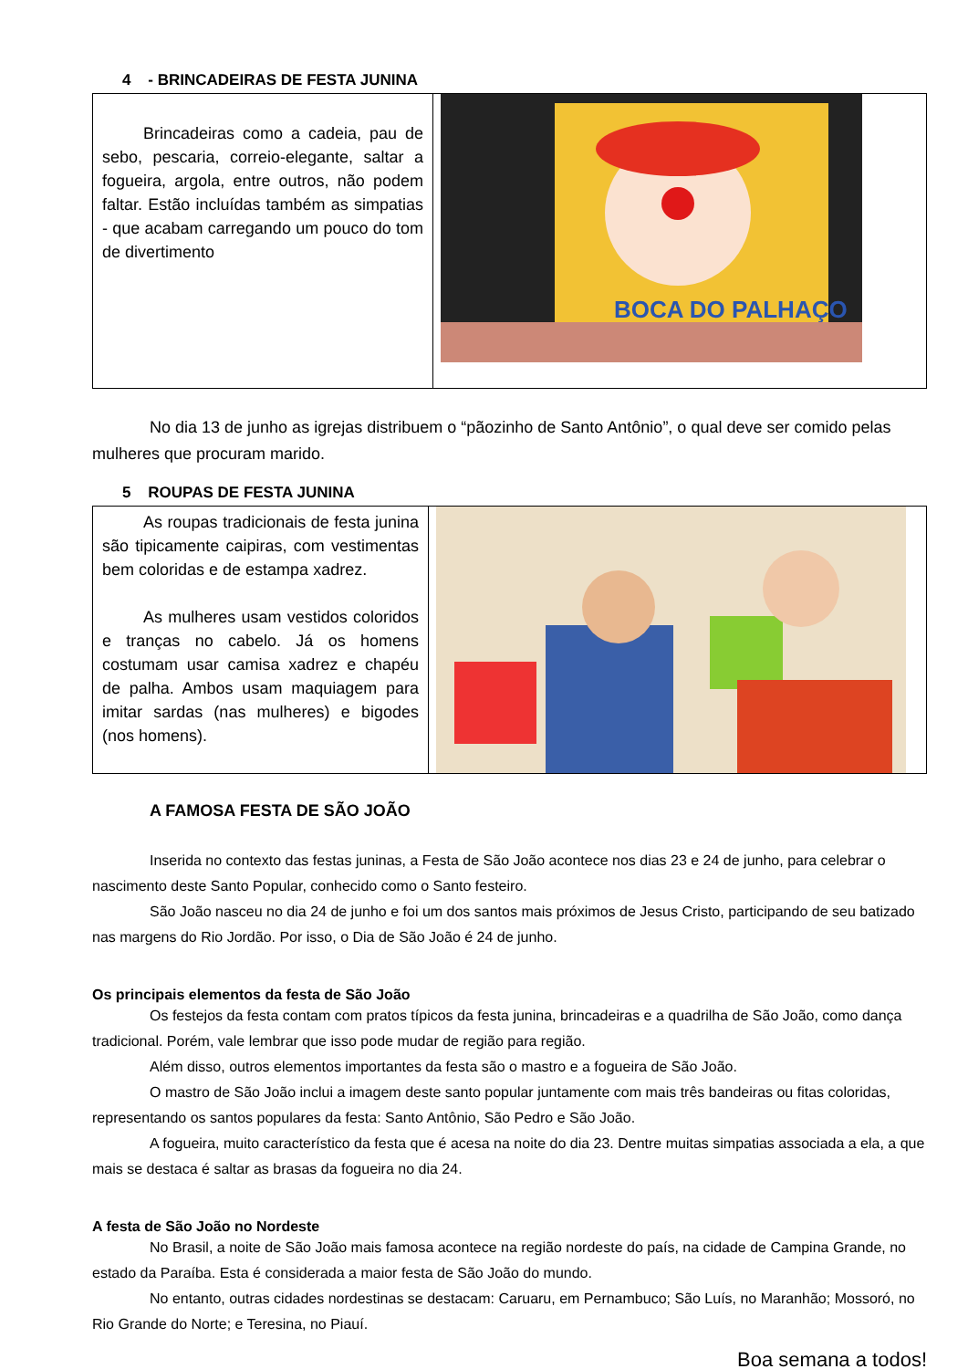4 - BRINCADEIRAS DE FESTA JUNINA
| Brincadeiras como a cadeia, pau de sebo, pescaria, correio-elegante, saltar a fogueira, argola, entre outros, não podem faltar. Estão incluídas também as simpatias - que acabam carregando um pouco do tom de divertimento | BOCA DO PALHAÇO |
No dia 13 de junho as igrejas distribuem o “pãozinho de Santo Antônio”, o qual deve ser comido pelas mulheres que procuram marido.
5 ROUPAS DE FESTA JUNINA
| As roupas tradicionais de festa junina são tipicamente caipiras, com vestimentas bem coloridas e de estampa xadrez. As mulheres usam vestidos coloridos e tranças no cabelo. Já os homens costumam usar camisa xadrez e chapéu de palha. Ambos usam maquiagem para imitar sardas (nas mulheres) e bigodes (nos homens). | |
A FAMOSA FESTA DE SÃO JOÃO
Inserida no contexto das festas juninas, a Festa de São João acontece nos dias 23 e 24 de junho, para celebrar o nascimento deste Santo Popular, conhecido como o Santo festeiro.
São João nasceu no dia 24 de junho e foi um dos santos mais próximos de Jesus Cristo, participando de seu batizado nas margens do Rio Jordão. Por isso, o Dia de São João é 24 de junho.
Os principais elementos da festa de São João
Os festejos da festa contam com pratos típicos da festa junina, brincadeiras e a quadrilha de São João, como dança tradicional. Porém, vale lembrar que isso pode mudar de região para região.
Além disso, outros elementos importantes da festa são o mastro e a fogueira de São João.
O mastro de São João inclui a imagem deste santo popular juntamente com mais três bandeiras ou fitas coloridas, representando os santos populares da festa: Santo Antônio, São Pedro e São João.
A fogueira, muito característico da festa que é acesa na noite do dia 23. Dentre muitas simpatias associada a ela, a que mais se destaca é saltar as brasas da fogueira no dia 24.
A festa de São João no Nordeste
No Brasil, a noite de São João mais famosa acontece na região nordeste do país, na cidade de Campina Grande, no estado da Paraíba. Esta é considerada a maior festa de São João do mundo.
No entanto, outras cidades nordestinas se destacam: Caruaru, em Pernambuco; São Luís, no Maranhão; Mossoró, no Rio Grande do Norte; e Teresina, no Piauí.
Boa semana a todos!